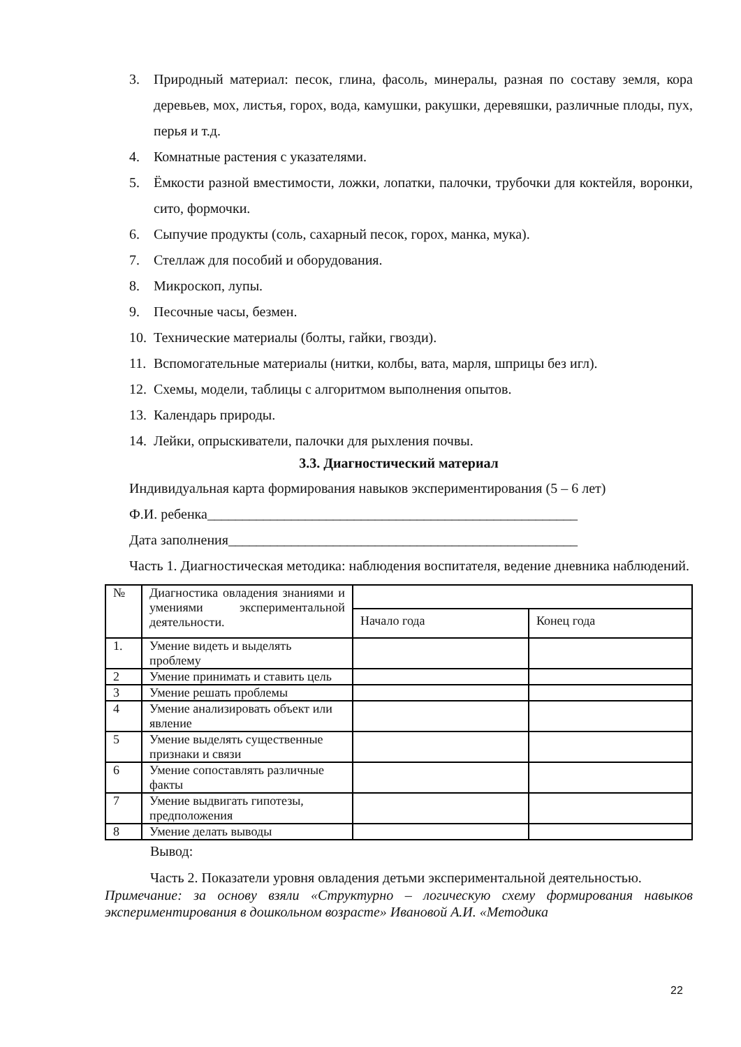3. Природный материал: песок, глина, фасоль, минералы, разная по составу земля, кора деревьев, мох, листья, горох, вода, камушки, ракушки, деревяшки, различные плоды, пух, перья и т.д.
4. Комнатные растения с указателями.
5. Ёмкости разной вместимости, ложки, лопатки, палочки, трубочки для коктейля, воронки, сито, формочки.
6. Сыпучие продукты (соль, сахарный песок, горох, манка, мука).
7. Стеллаж для пособий и оборудования.
8. Микроскоп, лупы.
9. Песочные часы, безмен.
10. Технические материалы (болты, гайки, гвозди).
11. Вспомогательные материалы (нитки, колбы, вата, марля, шприцы без игл).
12. Схемы, модели, таблицы с алгоритмом выполнения опытов.
13. Календарь природы.
14. Лейки, опрыскиватели, палочки для рыхления почвы.
3.3. Диагностический материал
Индивидуальная карта формирования навыков экспериментирования (5 – 6 лет)
Ф.И. ребенка_____________________________________________________
Дата заполнения__________________________________________________
Часть 1. Диагностическая методика: наблюдения воспитателя, ведение дневника наблюдений.
| № | Диагностика овладения знаниями и умениями экспериментальной деятельности. | | |
| | | Начало года | Конец года |
| 1. | Умение видеть и выделять проблему | | |
| 2 | Умение принимать и ставить цель | | |
| 3 | Умение решать проблемы | | |
| 4 | Умение анализировать объект или явление | | |
| 5 | Умение выделять существенные признаки и связи | | |
| 6 | Умение сопоставлять различные факты | | |
| 7 | Умение выдвигать гипотезы, предположения | | |
| 8 | Умение делать выводы | | |
Вывод:
Часть 2. Показатели уровня овладения детьми экспериментальной деятельностью.
Примечание: за основу взяли «Структурно – логическую схему формирования навыков экспериментирования в дошкольном возрасте» Ивановой А.И. «Методика
22